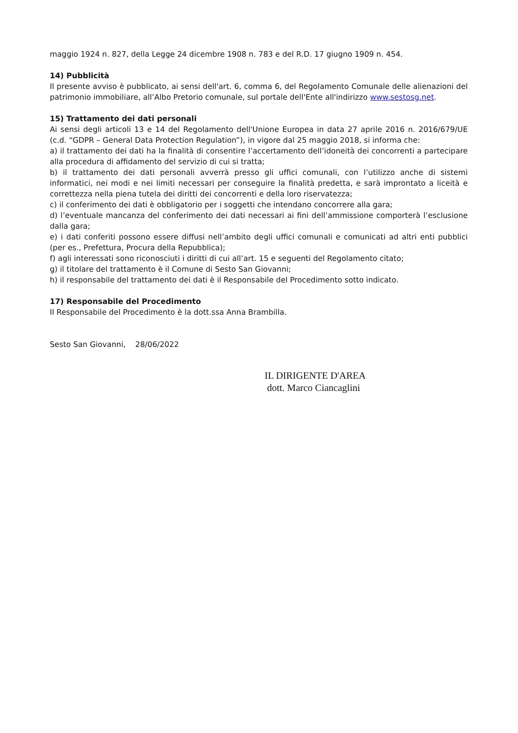maggio 1924 n. 827, della Legge 24 dicembre 1908 n. 783 e del R.D. 17 giugno 1909 n. 454.
14) Pubblicità
Il presente avviso è pubblicato, ai sensi dell'art. 6, comma 6, del Regolamento Comunale delle alienazioni del patrimonio immobiliare, all’Albo Pretorio comunale, sul portale dell'Ente all'indirizzo www.sestosg.net.
15) Trattamento dei dati personali
Ai sensi degli articoli 13 e 14 del Regolamento dell'Unione Europea in data 27 aprile 2016 n. 2016/679/UE (c.d. “GDPR – General Data Protection Regulation”), in vigore dal 25 maggio 2018, si informa che:
a) il trattamento dei dati ha la finalità di consentire l’accertamento dell’idoneità dei concorrenti a partecipare alla procedura di affidamento del servizio di cui si tratta;
b) il trattamento dei dati personali avverrà presso gli uffici comunali, con l’utilizzo anche di sistemi informatici, nei modi e nei limiti necessari per conseguire la finalità predetta, e sarà improntato a liceità e correttezza nella piena tutela dei diritti dei concorrenti e della loro riservatezza;
c) il conferimento dei dati è obbligatorio per i soggetti che intendano concorrere alla gara;
d) l’eventuale mancanza del conferimento dei dati necessari ai fini dell’ammissione comporterà l’esclusione dalla gara;
e) i dati conferiti possono essere diffusi nell’ambito degli uffici comunali e comunicati ad altri enti pubblici (per es., Prefettura, Procura della Repubblica);
f) agli interessati sono riconosciuti i diritti di cui all’art. 15 e seguenti del Regolamento citato;
g) il titolare del trattamento è il Comune di Sesto San Giovanni;
h) il responsabile del trattamento dei dati è il Responsabile del Procedimento sotto indicato.
17) Responsabile del Procedimento
Il Responsabile del Procedimento è la dott.ssa Anna Brambilla.
Sesto San Giovanni, 28/06/2022
IL DIRIGENTE D'AREA
dott. Marco Ciancaglini